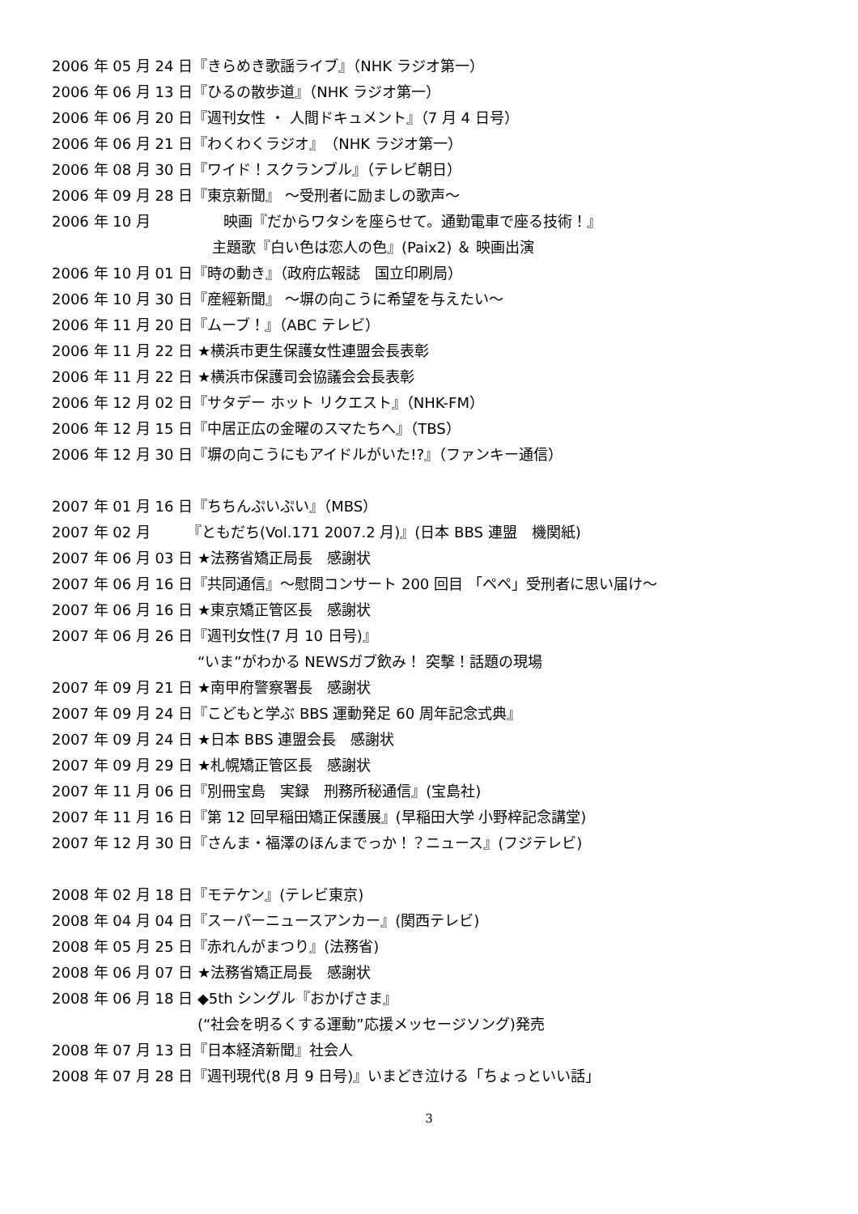2006 年 05 月 24 日『きらめき歌謡ライブ』（NHK ラジオ第一）
2006 年 06 月 13 日『ひるの散歩道』（NHK ラジオ第一）
2006 年 06 月 20 日『週刊女性 ・ 人間ドキュメント』（7 月 4 日号）
2006 年 06 月 21 日『わくわくラジオ』　（NHK ラジオ第一）
2006 年 08 月 30 日『ワイド！スクランブル』（テレビ朝日）
2006 年 09 月 28 日『東京新聞』 ～受刑者に励ましの歌声～
2006 年 10 月　　　　　映画『だからワタシを座らせて。通勤電車で座る技術！』
　主題歌『白い色は恋人の色』(Paix2) ＆ 映画出演
2006 年 10 月 01 日『時の動き』（政府広報誌　国立印刷局）
2006 年 10 月 30 日『産經新聞』 ～塀の向こうに希望を与えたい～
2006 年 11 月 20 日『ムーブ！』（ABC テレビ）
2006 年 11 月 22 日 ★横浜市更生保護女性連盟会長表彰
2006 年 11 月 22 日 ★横浜市保護司会協議会会長表彰
2006 年 12 月 02 日『サタデー ホット リクエスト』（NHK-FM）
2006 年 12 月 15 日『中居正広の金曜のスマたちへ』（TBS）
2006 年 12 月 30 日『塀の向こうにもアイドルがいた!?』（ファンキー通信）
2007 年 01 月 16 日『ちちんぷいぷい』（MBS）
2007 年 02 月　　　『ともだち(Vol.171 2007.2 月)』(日本 BBS 連盟　機関紙)
2007 年 06 月 03 日 ★法務省矯正局長　感謝状
2007 年 06 月 16 日『共同通信』～慰問コンサート 200 回目 「ペペ」受刑者に思い届け～
2007 年 06 月 16 日 ★東京矯正管区長　感謝状
2007 年 06 月 26 日『週刊女性(7 月 10 日号)』
“いま”がわかる NEWSガブ飲み！ 突撃！話題の現場
2007 年 09 月 21 日 ★南甲府警察署長　感謝状
2007 年 09 月 24 日『こどもと学ぶ BBS 運動発足 60 周年記念式典』
2007 年 09 月 24 日 ★日本 BBS 連盟会長　感謝状
2007 年 09 月 29 日 ★札幌矯正管区長　感謝状
2007 年 11 月 06 日『別冊宝島　実録　刑務所秘通信』(宝島社)
2007 年 11 月 16 日『第 12 回早稲田矯正保護展』(早稲田大学 小野梓記念講堂)
2007 年 12 月 30 日『さんま・福澤のほんまでっか！？ニュース』(フジテレビ)
2008 年 02 月 18 日『モテケン』(テレビ東京)
2008 年 04 月 04 日『スーパーニュースアンカー』(関西テレビ)
2008 年 05 月 25 日『赤れんがまつり』(法務省)
2008 年 06 月 07 日 ★法務省矯正局長　感謝状
2008 年 06 月 18 日 ◆5th シングル『おかげさま』
(“社会を明るくする運動”応援メッセージソング)発売
2008 年 07 月 13 日『日本経済新聞』社会人
2008 年 07 月 28 日『週刊現代(8 月 9 日号)』いまどき泣ける「ちょっといい話」
3